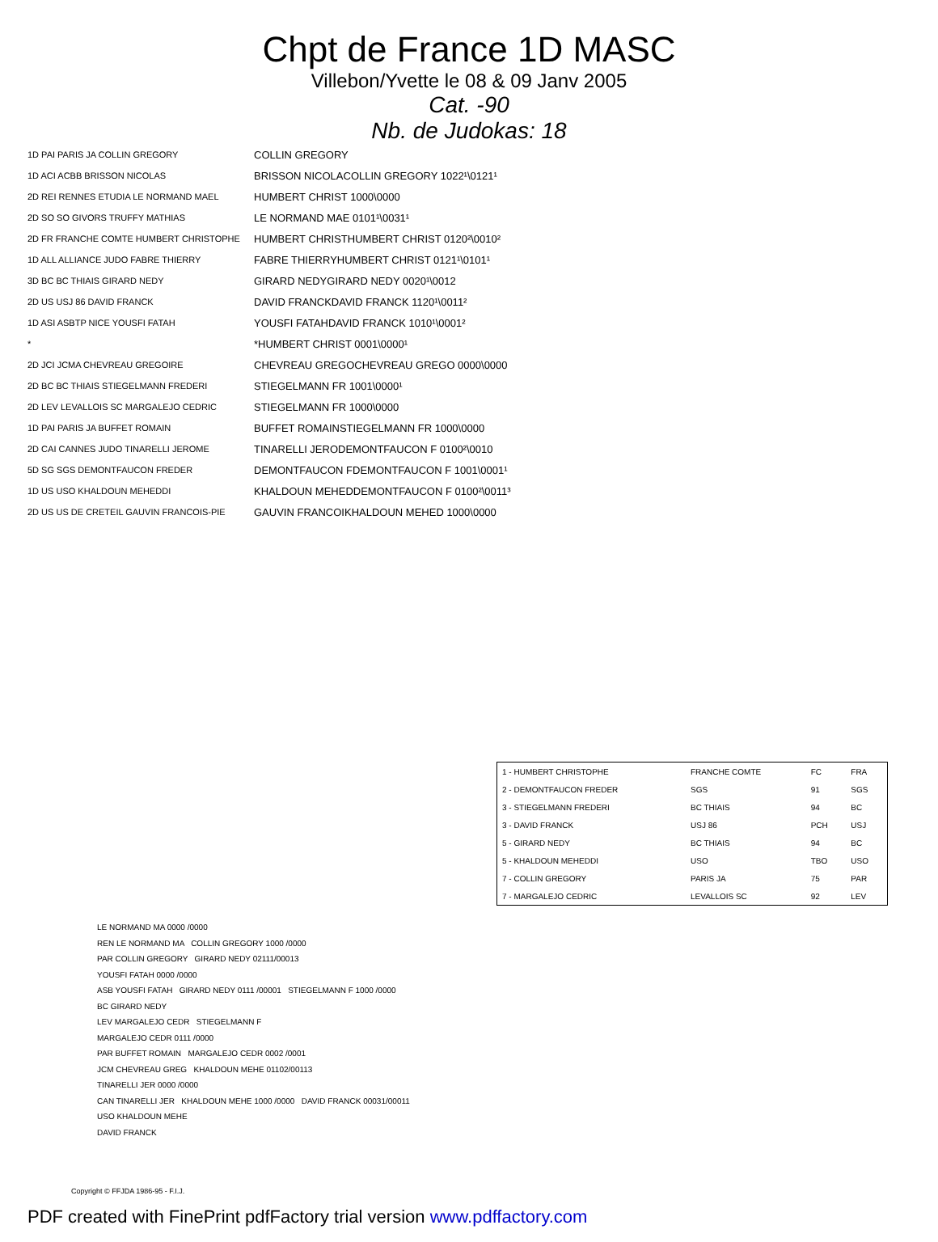Chpt de France 1D MASC
Villebon/Yvette le 08 & 09 Janv 2005
Cat. -90
Nb. de Judokas: 18
1D PAI PARIS JA COLLIN GREGORY COLLIN GREGORY
1D ACI ACBB BRISSON NICOLAS BRISSON NICOLA COLLIN GREGORY 1022¹\0121¹
2D REI RENNES ETUDIA LE NORMAND MAEL HUMBERT CHRIST 1000\0000
2D SO SO GIVORS TRUFFY MATHIAS LE NORMAND MAE 0101¹\0031¹
2D FR FRANCHE COMTE HUMBERT CHRISTOPHE HUMBERT CHRIST HUMBERT CHRIST 0120²\0010²
1D ALL ALLIANCE JUDO FABRE THIERRY FABRE THIERRY HUMBERT CHRIST 0121¹\0101¹
3D BC BC THIAIS GIRARD NEDY GIRARD NEDY GIRARD NEDY 0020¹\0012
2D US USJ 86 DAVID FRANCK DAVID FRANCK DAVID FRANCK 1120¹\0011²
1D ASI ASBTP NICE YOUSFI FATAH YOUSFI FATAH DAVID FRANCK 1010¹\0001²
* * HUMBERT CHRIST 0001\0000¹
2D JCI JCMA CHEVREAU GREGOIRE CHEVREAU GREGO CHEVREAU GREGO 0000\0000
2D BC BC THIAIS STIEGELMANN FREDERI STIEGELMANN FR 1001\0000¹
2D LEV LEVALLOIS SC MARGALEJO CEDRIC STIEGELMANN FR 1000\0000
1D PAI PARIS JA BUFFET ROMAIN BUFFET ROMAIN STIEGELMANN FR 1000\0000
2D CAI CANNES JUDO TINARELLI JEROME TINARELLI JERO DEMONTFAUCON F 0100²\0010
5D SG SGS DEMONTFAUCON FREDER DEMONTFAUCON F DEMONTFAUCON F 1001\0001¹
1D US USO KHALDOUN MEHEDDI KHALDOUN MEHED DEMONTFAUCON F 0100²\0011³
2D US US DE CRETEIL GAUVIN FRANCOIS-PIE GAUVIN FRANCOI KHALDOUN MEHED 1000\0000
| 1 - HUMBERT CHRISTOPHE | FRANCHE COMTE | FC | FRA |
| 2 - DEMONTFAUCON FREDER | SGS | 91 | SGS |
| 3 - STIEGELMANN FREDERI | BC THIAIS | 94 | BC |
| 3 - DAVID FRANCK | USJ 86 | PCH | USJ |
| 5 - GIRARD NEDY | BC THIAIS | 94 | BC |
| 5 - KHALDOUN MEHEDDI | USO | TBO | USO |
| 7 - COLLIN GREGORY | PARIS JA | 75 | PAR |
| 7 - MARGALEJO CEDRIC | LEVALLOIS SC | 92 | LEV |
LE NORMAND MA 0000 /0000
REN LE NORMAND MA COLLIN GREGORY 1000 /0000
PAR COLLIN GREGORY GIRARD NEDY 02111/00013
YOUSFI FATAH 0000 /0000
ASB YOUSFI FATAH GIRARD NEDY 0111 /00001 STIEGELMANN F 1000 /0000
BC GIRARD NEDY
LEV MARGALEJO CEDR STIEGELMANN F
MARGALEJO CEDR 0111 /0000
PAR BUFFET ROMAIN MARGALEJO CEDR 0002 /0001
JCM CHEVREAU GREG KHALDOUN MEHE 01102/00113
TINARELLI JER 0000 /0000
CAN TINARELLI JER KHALDOUN MEHE 1000 /0000 DAVID FRANCK 00031/00011
USO KHALDOUN MEHE
DAVID FRANCK
Copyright © FFJDA 1986-95 - F.I.J.
PDF created with FinePrint pdfFactory trial version www.pdffactory.com